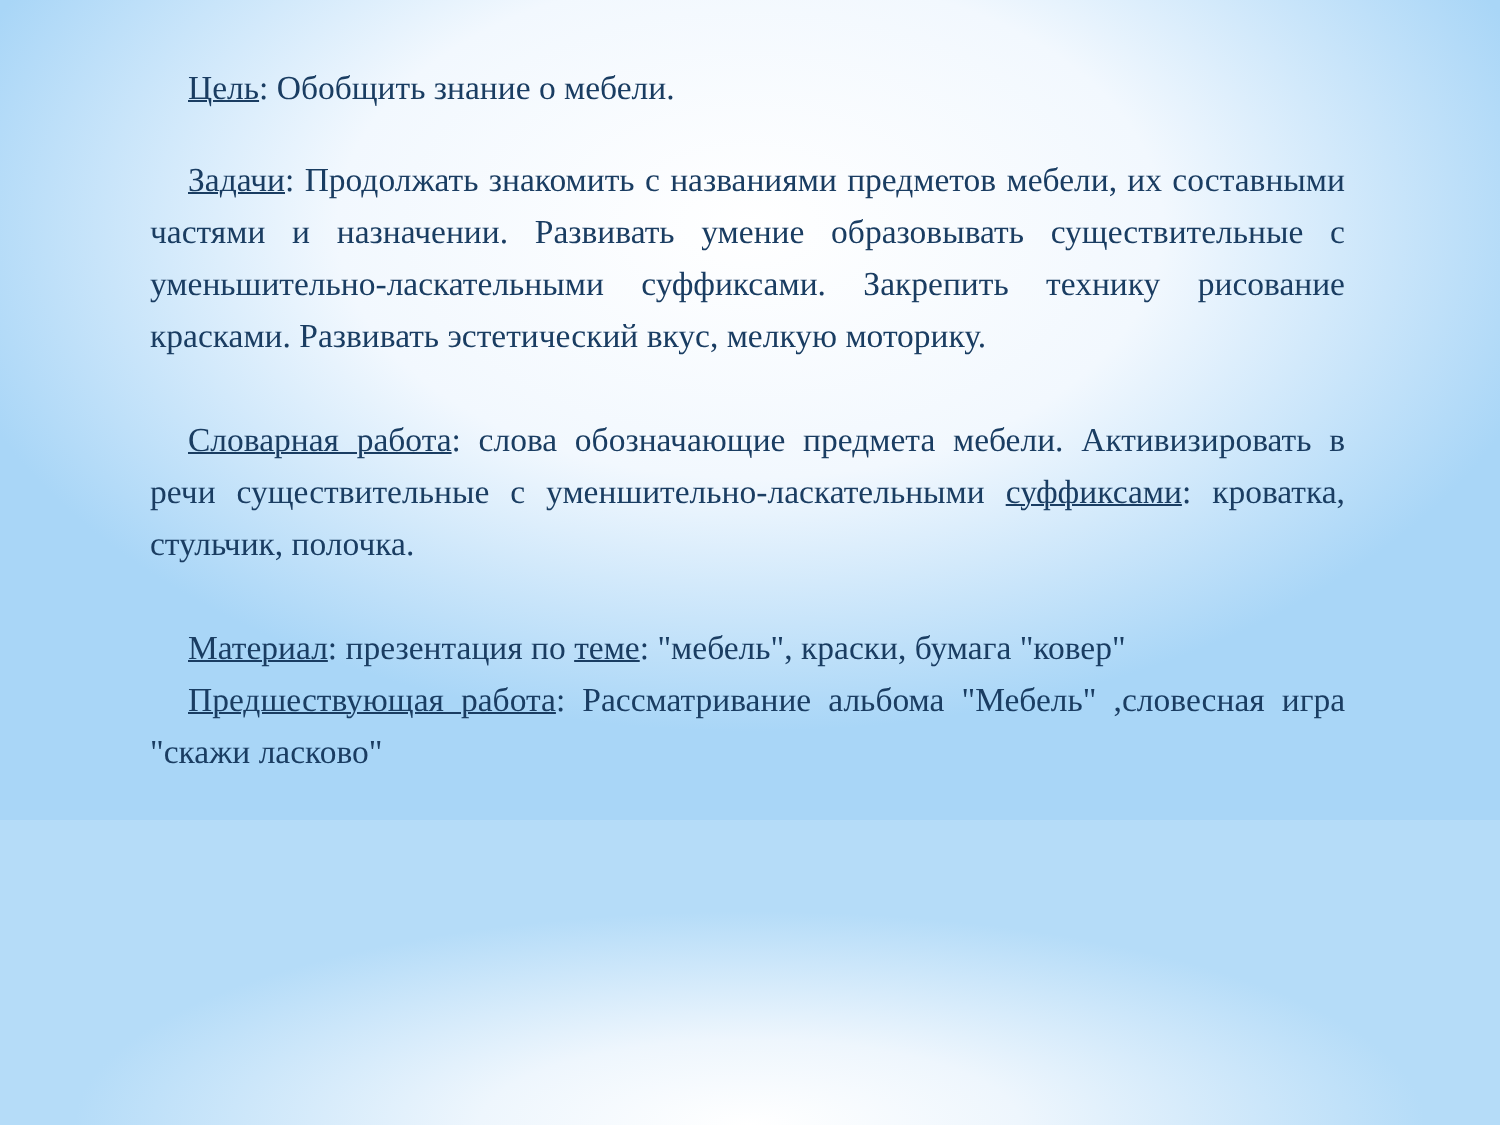Цель: Обобщить знание о мебели.
Задачи: Продолжать знакомить с названиями предметов мебели, их составными частями и назначении. Развивать умение образовывать существительные с уменьшительно-ласкательными суффиксами. Закрепить технику рисование красками. Развивать эстетический вкус, мелкую моторику.
Словарная работа: слова обозначающие предмета мебели. Активизировать в речи существительные с уменшительно-ласкательными суффиксами: кроватка, стульчик, полочка.
Материал: презентация по теме: "мебель", краски, бумага "ковер"
Предшествующая работа: Рассматривание альбома "Мебель" ,словесная игра "скажи ласково"